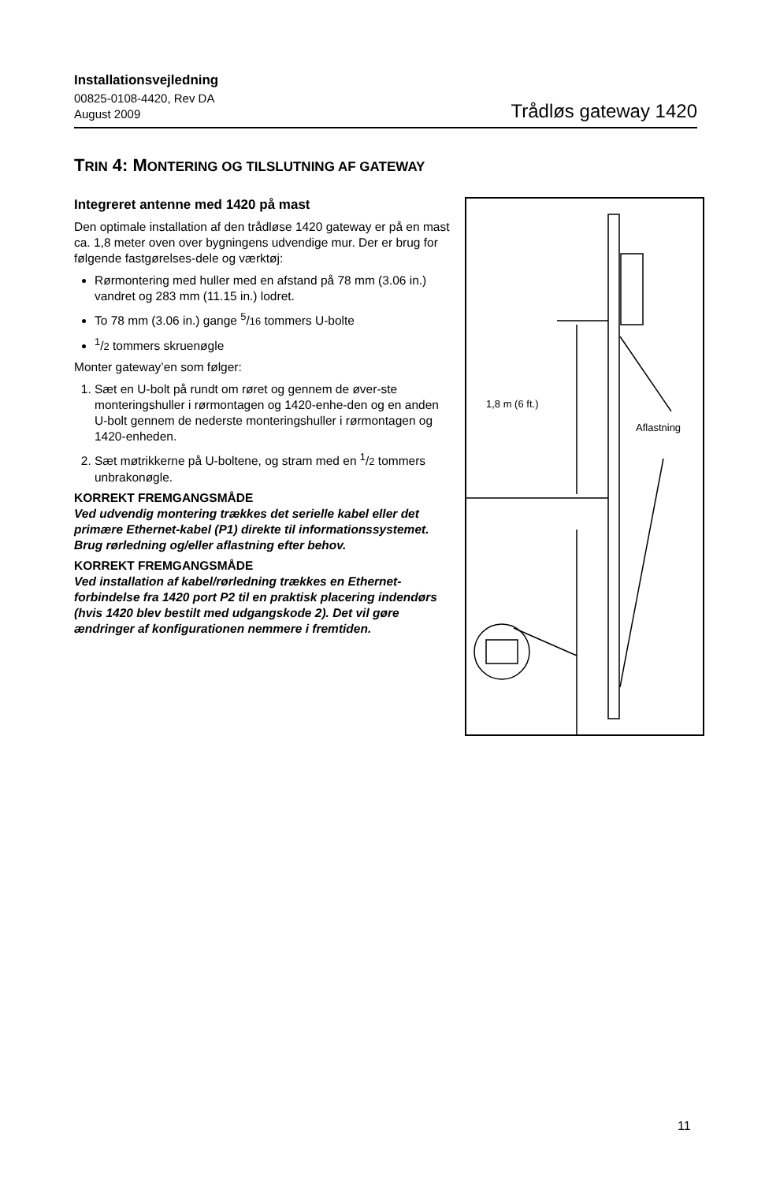Installationsvejledning
00825-0108-4420, Rev DA
August 2009
Trådløs gateway 1420
TRIN 4: MONTERING OG TILSLUTNING AF GATEWAY
Integreret antenne med 1420 på mast
Den optimale installation af den trådløse 1420 gateway er på en mast ca. 1,8 meter oven over bygningens udvendige mur. Der er brug for følgende fastgørelses-dele og værktøj:
Rørmontering med huller med en afstand på 78 mm (3.06 in.) vandret og 283 mm (11.15 in.) lodret.
To 78 mm (3.06 in.) gange <sup>5</sup>/16 tommers U-bolte
<sup>1</sup>/2 tommers skruenøgle
Monter gateway’en som følger:
1. Sæt en U-bolt på rundt om røret og gennem de øver-ste monteringshuller i rørmontagen og 1420-enhe-den og en anden U-bolt gennem de nederste monteringshuller i rørmontagen og 1420-enheden.
2. Sæt møtrikkerne på U-boltene, og stram med en <sup>1</sup>/2 tommers unbrakonøgle.
KORREKT FREMGANGSMÅDE
Ved udvendig montering trækkes det serielle kabel eller det primære Ethernet-kabel (P1) direkte til informationssystemet. Brug rørledning og/eller aflastning efter behov.
KORREKT FREMGANGSMÅDE
Ved installation af kabel/rørledning trækkes en Ethernet-forbindelse fra 1420 port P2 til en praktisk placering indendørs (hvis 1420 blev bestilt med udgangskode 2). Det vil gøre ændringer af konfigurationen nemmere i fremtiden.
1,8 m (6 ft.)
Aflastning
11